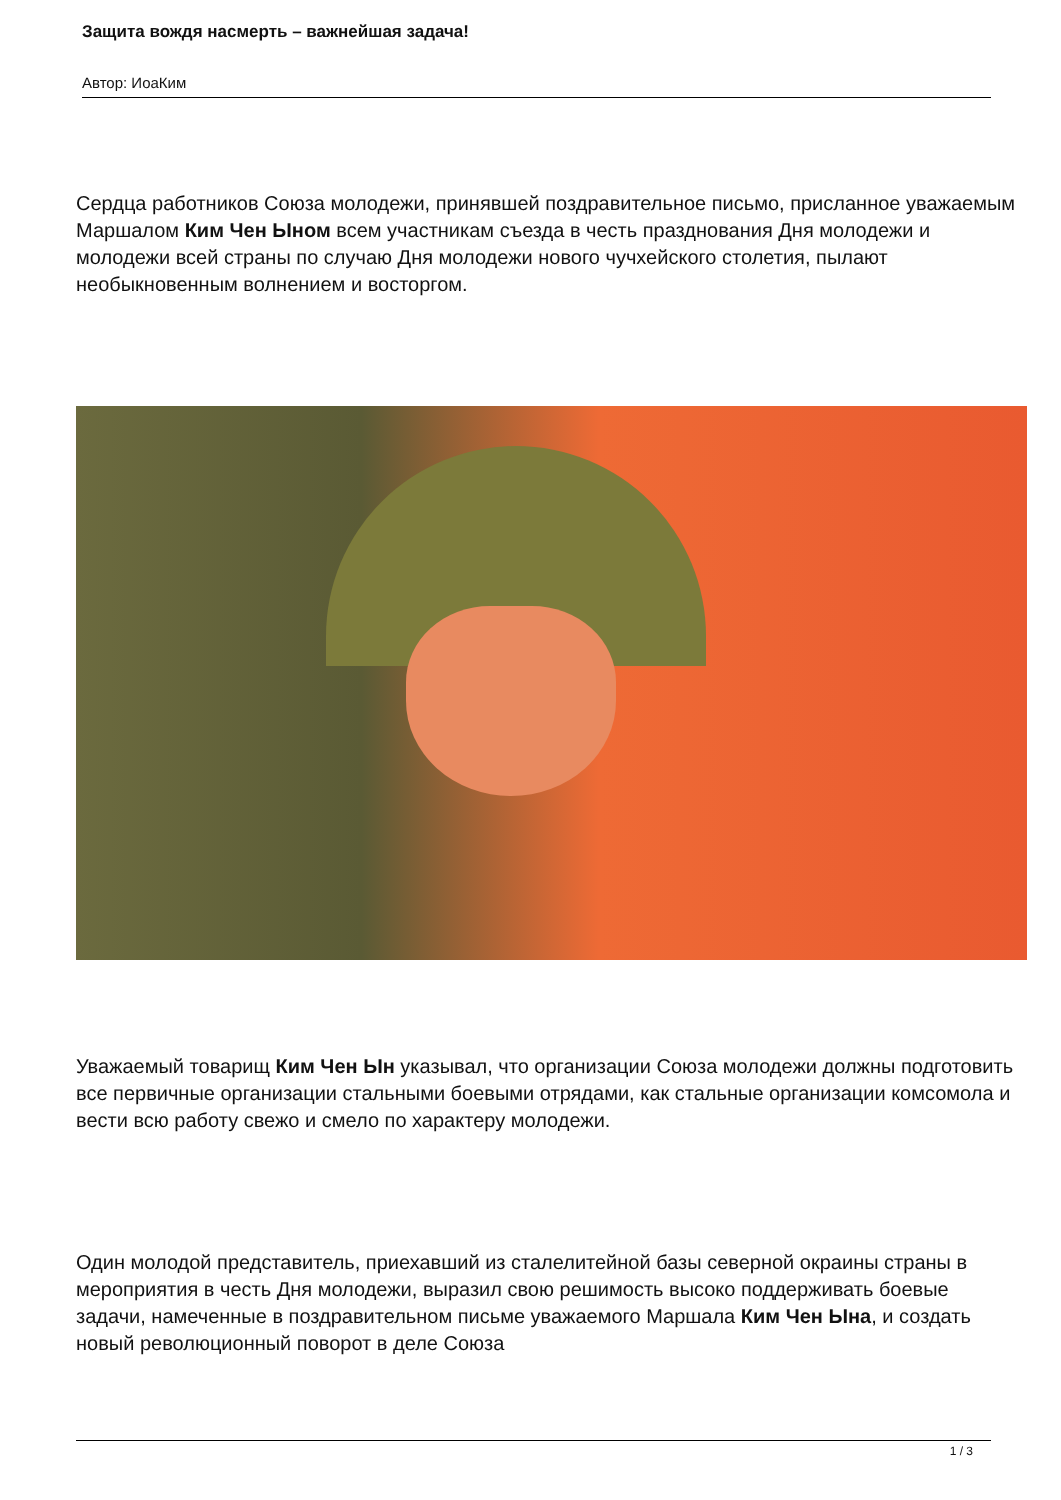Защита вождя насмерть – важнейшая задача!
Автор: ИоаКим
Сердца работников Союза молодежи, принявшей поздравительное письмо, присланное уважаемым Маршалом Ким Чен Ыном всем участникам съезда в честь празднования Дня молодежи и молодежи всей страны по случаю Дня молодежи нового чучхейского столетия, пылают необыкновенным волнением и восторгом.
Уважаемый товарищ Ким Чен Ын указывал, что организации Союза молодежи должны подготовить все первичные организации стальными боевыми отрядами, как стальные организации комсомола и вести всю работу свежо и смело по характеру молодежи.
Один молодой представитель, приехавший из сталелитейной базы северной окраины страны в мероприятия в честь Дня молодежи, выразил свою решимость высоко поддерживать боевые задачи, намеченные в поздравительном письме уважаемого Маршала Ким Чен Ына, и создать новый революционный поворот в деле Союза
1 / 3